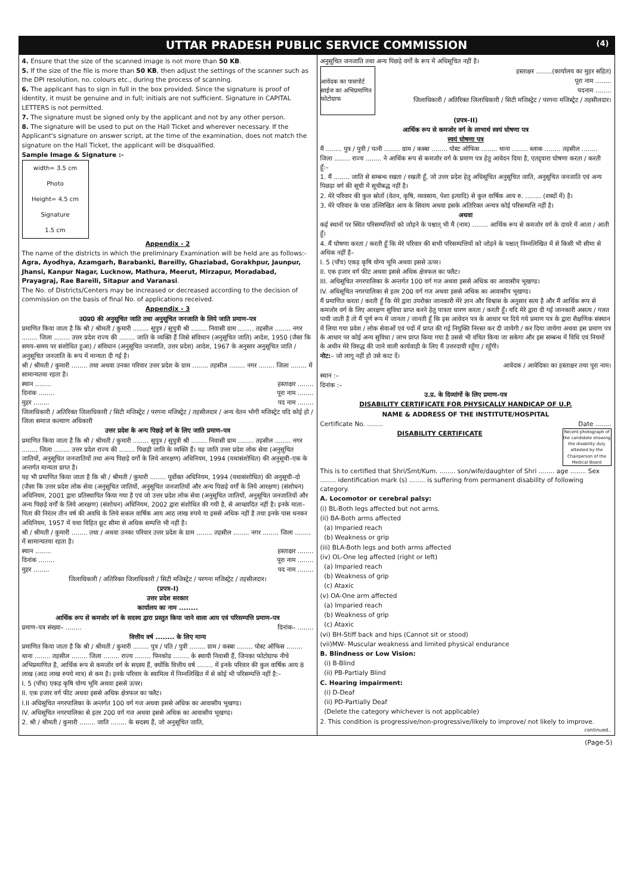UTTAR PRADESH PUBLIC SERVICE COMMISSION (4)
4. Ensure that the size of the scanned image is not more than 50 KB.
5. If the size of the file is more than 50 KB, then adjust the settings of the scanner such as the DPI resolution, no. colours etc., during the process of scanning.
6. The applicant has to sign in full in the box provided. Since the signature is proof of identity, it must be genuine and in full; initials are not sufficient. Signature in CAPITAL LETTERS is not permitted.
7. The signature must be signed only by the applicant and not by any other person.
8. The signature will be used to put on the Hall Ticket and wherever necessary. If the Applicant's signature on answer script, at the time of the examination, does not match the signature on the Hall Ticket, the applicant will be disqualified.
Sample Image & Signature :-
width= 3.5 cm
Photo
Height= 4.5 cm
Signature
1.5 cm
Appendix - 2
The name of the districts in which the preliminary Examination will be held are as follows:- Agra, Ayodhya, Azamgarh, Barabanki, Bareilly, Ghaziabad, Gorakhpur, Jaunpur, Jhansi, Kanpur Nagar, Lucknow, Mathura, Meerut, Mirzapur, Moradabad, Prayagraj, Rae Bareili, Sitapur and Varanasi.
The No. of Districts/Centers may be increased or decreased according to the decision of commission on the basis of final No. of applications received.
Appendix - 3
उ0प्र0 की अनुसूचित जाति तथा अनुसूचित जनजाति के लिये जाति प्रमाण–पत्र
प्रमाणित किया जाता है कि श्री / श्रीमती / कुमारी ........ सुपुत्र / सुपुत्री श्री ........ निवासी ग्राम ........ तहसील ........ नगर ........ जिला ........ उत्तर प्रदेश राज्य की ........ जाति के व्यक्ति हैं जिसे संविधान (अनुसूचित जाति) आदेश, 1950 (जैसा कि समय–समय पर संशोधित हुआ) / संविधान (अनुसूचित जनजाति, उत्तर प्रदेश) आदेश, 1967 के अनुसार अनुसूचित जाति / अनुसूचित जनजाति के रूप में मान्यता दी गई है।
श्री / श्रीमती / कुमारी ........ तथा अथवा उनका परिवार उत्तर प्रदेश के ग्राम ........ तहसील ........ नगर ........ जिला ........ में सामान्यतया रहता है।
स्थान ........ हस्ताक्षर ........
दिनांक ........ पूरा नाम ........
मुहर ........ पद नाम ........
जिलाधिकारी / अतिरिक्त जिलाधिकारी / सिटी मजिस्ट्रेट / परगना मजिस्ट्रेट / तहसीलदार / अन्य वेतन भोगी मजिस्ट्रेट यदि कोई हो / जिला समाज कल्याण अधिकारी
उत्तर प्रदेश के अन्य पिछड़े वर्ग के लिए जाति प्रमाण–पत्र
प्रमाणित किया जाता है कि श्री / श्रीमती / कुमारी ........ सुपुत्र / सुपुत्री श्री ........ निवासी ग्राम ........ तहसील ........ नगर ........ जिला ........ उत्तर प्रदेश राज्य की ........ पिछड़ी जाति के व्यक्ति हैं। यह जाति उत्तर प्रदेश लोक सेवा (अनुसूचित जातियों, अनुसूचित जनजातियों तथा अन्य पिछड़े वर्गों के लिये आरक्षण) अधिनियम, 1994 (यथासंशोधित) की अनुसूची–एक के अन्तर्गत मान्यता प्राप्त है।
यह भी प्रमाणित किया जाता है कि श्री / श्रीमती / कुमारी ........ पूर्वोक्त अधिनियम, 1994 (यथासंशोधित) की अनुसूची–दो (जैसा कि उत्तर प्रदेश लोक सेवा (अनुसूचित जातियों, अनुसूचित जनजातियों और अन्य पिछड़े वर्गों के लिये आरक्षण) (संशोधन) अधिनियम, 2001 द्वारा प्रतिस्थापित किया गया है एवं जो उत्तर प्रदेश लोक सेवा (अनुसूचित जातियों, अनुसूचित जनजातियों और अन्य पिछड़े वर्गों के लिये आरक्षण) (संशोधन) अधिनियम, 2002 द्वारा संशोधित की गयी है, से आच्छादित नहीं है। इनके माता–पिता की निरंतर तीन वर्ष की अवधि के लिये सकल वार्षिक आय आठ लाख रुपये या इससे अधिक नहीं है तथा इनके पास धनकर अधिनियम, 1957 में यथा विहित छूट सीमा से अधिक सम्पत्ति भी नहीं है।
श्री / श्रीमती / कुमारी ........ तथा / अथवा उनका परिवार उत्तर प्रदेश के ग्राम ........ तहसील ........ नगर ........ जिला ........ में सामान्यतया रहता है।
स्थान ........ हस्ताक्षर ........
दिनांक ........ पूरा नाम ........
मुहर ........ पद नाम ........
जिलाधिकारी / अतिरिक्त जिलाधिकारी / सिटी मजिस्ट्रेट / परगना मजिस्ट्रेट / तहसीलदार।
(प्रपत्र–I)
उत्तर प्रदेश सरकार
कार्यालय का नाम ........
आर्थिक रूप से कमजोर वर्ग के सदस्य द्वारा प्रस्तुत किया जाने वाला आय एवं परिसम्पत्ति प्रमाण–पत्र
प्रमाण–पत्र संख्या– ........ दिनांक– ........
वित्तीय वर्ष ........ के लिए मान्य
प्रमाणित किया जाता है कि श्री / श्रीमती / कुमारी ........ पुत्र / पति / पुत्री ........ ग्राम / कस्बा ........ पोस्ट ऑफिस ........ थाना ........ तहसील ........ जिला ........ राज्य ........ पिनकोड ........ के स्थायी निवासी हैं, जिनका फोटोग्राफ नीचे अभिप्रमाणित है, आर्थिक रूप से कमजोर वर्ग के सदस्य हैं, क्योंकि वित्तीय वर्ष ........ में इनके परिवार की कुल वार्षिक आय 8 लाख (आठ लाख रुपये मात्र) से कम है। इनके परिवार के स्वामित्व में निम्नलिखित में से कोई भी परिसम्पत्ति नहीं है:–
I. 5 (पाँच) एकड़ कृषि योग्य भूमि अथवा इससे ऊपर।
II. एक हजार वर्ग फीट अथवा इससे अधिक क्षेत्रफल का फ्लैट।
I.II अधिसूचित नगरपालिका के अन्तर्गत 100 वर्ग गज अथवा इससे अधिक का आवासीय भूखण्ड।
IV. अधिसूचित नगरपालिका से इतर 200 वर्ग गज अथवा इससे अधिक का आवासीय भूखण्ड।
2. श्री / श्रीमती / कुमारी ........ जाति ........ के सदस्य हैं, जो अनुसूचित जाति,
अनुसूचित जनजाति तथा अन्य पिछड़े वर्गों के रूप में अधिसूचित नहीं है।
आवेदक का पासपोर्ट साईज का अभिप्रमाणित फोटोग्राफ
हस्ताक्षर ........(कार्यालय का मुहर सहित)
पूरा नाम ........
पदनाम ........
जिलाधिकारी / अतिरिक्त जिलाधिकारी / सिटी मजिस्ट्रेट / परगना मजिस्ट्रेट / तहसीलदार।
(प्रपत्र–II)
आर्थिक रूप से कमजोर वर्ग के लाभार्थ स्वयं घोषणा पत्र
स्वयं घोषणा पत्र
मैं ........ पुत्र / पुत्री / पत्नी ........ ग्राम / कस्बा ........ पोस्ट ऑफिस ........ थाना ........ ब्लाक ........ तहसील ........ जिला ........ राज्य ........ ने आर्थिक रूप से कमजोर वर्ग के प्रमाण पत्र हेतु आवेदन दिया है, एतद्द्वारा घोषणा करता / करती हूँ:–
1. मैं ........ जाति से सम्बन्ध रखता / रखती हूँ, जो उत्तर प्रदेश हेतु अधिसूचित अनुसूचित जाति, अनुसूचित जनजाति एवं अन्य पिछड़ा वर्ग की सूची में सूचीबद्ध नहीं है।
2. मेरे परिवार की कुल स्रोतों (वेतन, कृषि, व्यवसाय, पेशा इत्यादि) से कुल वार्षिक आय रु. ........ (शब्दों में) है।
3. मेरे परिवार के पास उल्लिखित आय के सिवाय अथवा इसके अतिरिक्त अन्यत्र कोई परिसम्पत्ति नहीं है।
अथवा
कई स्थानों पर स्थित परिसम्पत्तियों को जोड़ने के पश्चात् भी मैं (नाम) ........ आर्थिक रूप से कमजोर वर्ग के दायरे में आता / आती हूँ।
4. मैं घोषणा करता / करती हूँ कि मेरे परिवार की सभी परिसम्पत्तियों को जोड़ने के पश्चात् निम्नलिखित में से किसी भी सीमा से अधिक नहीं है–
I. 5 (पाँच) एकड़ कृषि योग्य भूमि अथवा इससे ऊपर।
II. एक हजार वर्ग फीट अथवा इससे अधिक क्षेत्रफल का फ्लैट।
III. अधिसूचित नगरपालिका के अन्तर्गत 100 वर्ग गज अथवा इससे अधिक का आवासीय भूखण्ड।
IV. अधिसूचित नगरपालिका से इतर 200 वर्ग गज अथवा इससे अधिक का आवासीय भूखण्ड।
मैं प्रमाणित करता / करती हूँ कि मेरे द्वारा उपरोक्त जानकारी मेरे ज्ञान और विश्वास के अनुसार सत्य है और मैं आर्थिक रूप से कमजोर वर्ग के लिए आरक्षण सुविधा प्राप्त करने हेतु पात्रता धारण करता / करती हूँ। यदि मेरे द्वारा दी गई जानकारी असत्य / गलत पायी जाती है तो मैं पूर्ण रूप में जानता / जानती हूँ कि इस आवेदन पत्र के आधार पर दिये गये प्रमाण पत्र के द्वारा शैक्षणिक संस्थान में लिया गया प्रवेश / लोक सेवाओं एवं पदों में प्राप्त की गई नियुक्ति निरस्त कर दी जायेगी / कर दिया जायेगा अथवा इस प्रमाण पत्र के आधार पर कोई अन्य सुविधा / लाभ प्राप्त किया गया है उससे भी वंचित किया जा सकेगा और इस सम्बन्ध में विधि एवं नियमों के अधीन मेरे विरुद्ध की जाने वाली कार्यवाही के लिए मैं उत्तरदायी रहूँगा / रहूँगी।
नोट:– जो लागू नहीं हो उसे काट दें।
आवेदक / आवेदिका का हस्ताक्षर तथा पूरा नाम।
स्थान :–
दिनांक :–
उ.प्र. के दिव्यांगों के लिए प्रमाण–पत्र
DISABILITY CERTIFICATE FOR PHYSICALLY HANDICAP OF U.P.
NAME & ADDRESS OF THE INSTITUTE/HOSPITAL
Certificate No. ........ Date ........
Recent photograph of the candidate showing the disability duly attested by the Chairperson of the Medical Board
DISABILITY CERTIFICATE
This is to certified that Shri/Smt/Kum. ........ son/wife/daughter of Shri ........ age ........ Sex ........ identification mark (s) ........ is suffering from permanent disability of following category.
A. Locomotor or cerebral palsy:
(i) BL-Both legs affected but not arms.
(ii) BA-Both arms affected
(a) Imparied reach
(b) Weakness or grip
(iii) BLA-Both legs and both arms affected
(iv) OL-One leg affected (right or left)
(a) Imparied reach
(b) Weakness of grip
(c) Ataxic
(v) OA-One arm affected
(a) Imparied reach
(b) Weakness of grip
(c) Ataxic
(vi) BH-Stiff back and hips (Cannot sit or stood)
(vii)MW- Muscular weakness and limited physical endurance
B. Blindness or Low Vision:
(i) B-Blind
(ii) PB-Partialy Blind
C. Hearing impairment:
(i) D-Deaf
(ii) PD-Partially Deaf
(Delete the category whichever is not applicable)
2. This condition is progressive/non-progressive/likely to improve/ not likely to improve.
continued..
(Page-5)